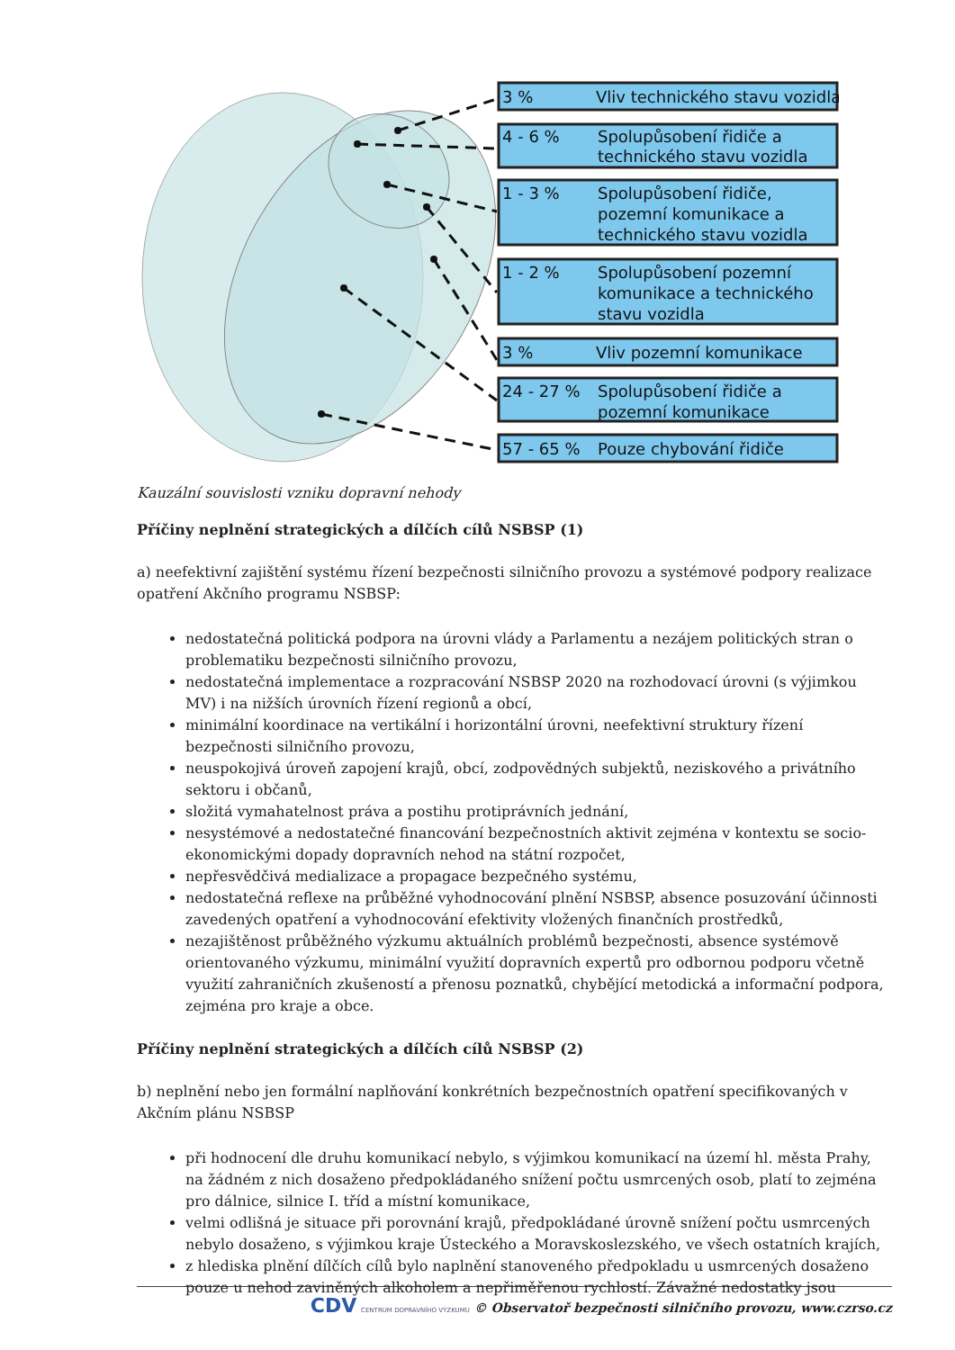3 %
Vliv technického stavu vozidla
4 - 6 %
Spolupůsobení řidiče a
technického stavu vozidla
1 - 3 %
Spolupůsobení řidiče,
pozemní komunikace a
technického stavu vozidla
1 - 2 %
Spolupůsobení pozemní
komunikace a technického
stavu vozidla
3 %
Vliv pozemní komunikace
24 - 27 %
Spolupůsobení řidiče a
pozemní komunikace
57 - 65 %
Pouze chybování řidiče
Kauzální souvislosti vzniku dopravní nehody
Příčiny neplnění strategických a dílčích cílů NSBSP (1)
a) neefektivní zajištění systému řízení bezpečnosti silničního provozu a systémové podpory realizace opatření Akčního programu NSBSP:
nedostatečná politická podpora na úrovni vlády a Parlamentu a nezájem politických stran o problematiku bezpečnosti silničního provozu,
nedostatečná implementace a rozpracování NSBSP 2020 na rozhodovací úrovni (s výjimkou MV) i na nižších úrovních řízení regionů a obcí,
minimální koordinace na vertikální i horizontální úrovni, neefektivní struktury řízení bezpečnosti silničního provozu,
neuspokojivá úroveň zapojení krajů, obcí, zodpovědných subjektů, neziskového a privátního sektoru i občanů,
složitá vymahatelnost práva a postihu protiprávních jednání,
nesystémové a nedostatečné financování bezpečnostních aktivit zejména v kontextu se socio-ekonomickými dopady dopravních nehod na státní rozpočet,
nepřesvědčivá medializace a propagace bezpečného systému,
nedostatečná reflexe na průběžné vyhodnocování plnění NSBSP, absence posuzování účinnosti zavedených opatření a vyhodnocování efektivity vložených finančních prostředků,
nezajištěnost průběžného výzkumu aktuálních problémů bezpečnosti, absence systémově orientovaného výzkumu, minimální využití dopravních expertů pro odbornou podporu včetně využití zahraničních zkušeností a přenosu poznatků, chybějící metodická a informační podpora, zejména pro kraje a obce.
Příčiny neplnění strategických a dílčích cílů NSBSP (2)
b) neplnění nebo jen formální naplňování konkrétních bezpečnostních opatření specifikovaných v Akčním plánu NSBSP
při hodnocení dle druhu komunikací nebylo, s výjimkou komunikací na území hl. města Prahy, na žádném z nich dosaženo předpokládaného snížení počtu usmrcených osob, platí to zejména pro dálnice, silnice I. tříd a místní komunikace,
velmi odlišná je situace při porovnání krajů, předpokládané úrovně snížení počtu usmrcených nebylo dosaženo, s výjimkou kraje Ústeckého a Moravskoslezského, ve všech ostatních krajích,
z hlediska plnění dílčích cílů bylo naplnění stanoveného předpokladu u usmrcených dosaženo pouze u nehod zaviněných alkoholem a nepřiměřenou rychlostí. Závažné nedostatky jsou
CDV CENTRUM DOPRAVNÍHO VÝZKUMU © Observatoř bezpečnosti silničního provozu, www.czrso.cz